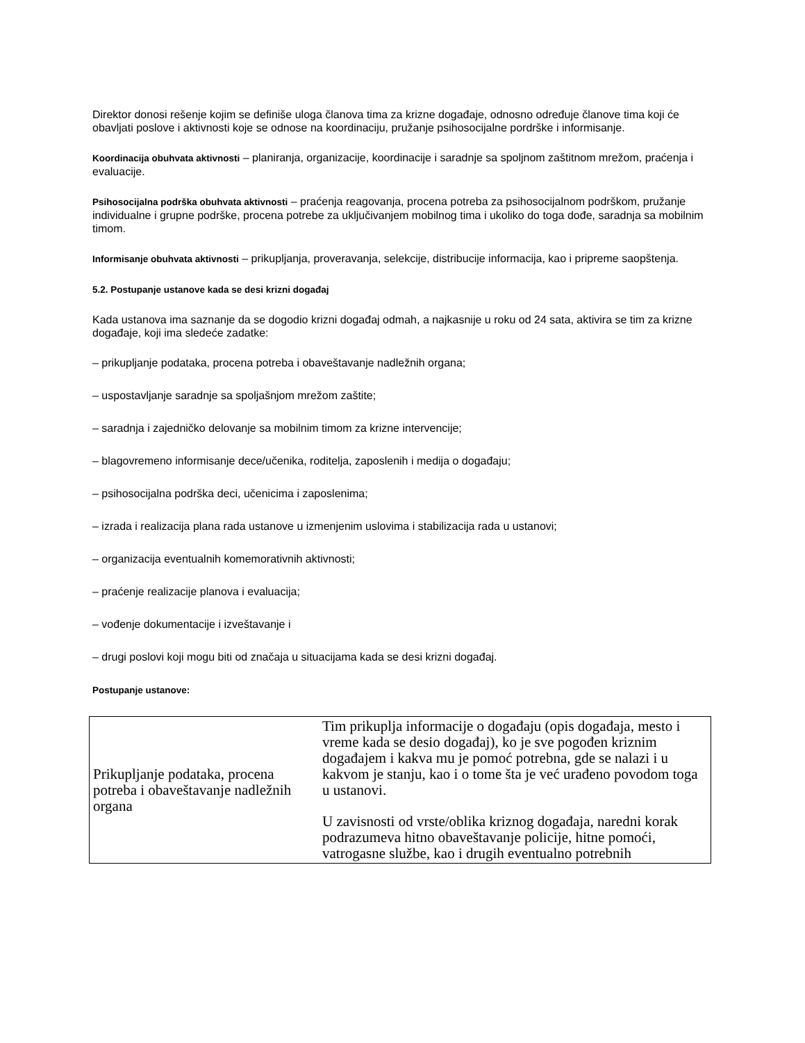Direktor donosi rešenje kojim se definiše uloga članova tima za krizne događaje, odnosno određuje članove tima koji će obavljati poslove i aktivnosti koje se odnose na koordinaciju, pružanje psihosocijalne pordrške i informisanje.
Koordinacija obuhvata aktivnosti – planiranja, organizacije, koordinacije i saradnje sa spoljnom zaštitnom mrežom, praćenja i evaluacije.
Psihosocijalna podrška obuhvata aktivnosti – praćenja reagovanja, procena potreba za psihosocijalnom podrškom, pružanje individualne i grupne podrške, procena potrebe za uključivanjem mobilnog tima i ukoliko do toga dođe, saradnja sa mobilnim timom.
Informisanje obuhvata aktivnosti – prikupljanja, proveravanja, selekcije, distribucije informacija, kao i pripreme saopštenja.
5.2. Postupanje ustanove kada se desi krizni događaj
Kada ustanova ima saznanje da se dogodio krizni događaj odmah, a najkasnije u roku od 24 sata, aktivira se tim za krizne događaje, koji ima sledeće zadatke:
– prikupljanje podataka, procena potreba i obaveštavanje nadležnih organa;
– uspostavljanje saradnje sa spoljašnjom mrežom zaštite;
– saradnja i zajedničko delovanje sa mobilnim timom za krizne intervencije;
– blagovremeno informisanje dece/učenika, roditelja, zaposlenih i medija o događaju;
– psihosocijalna podrška deci, učenicima i zaposlenima;
– izrada i realizacija plana rada ustanove u izmenjenim uslovima i stabilizacija rada u ustanovi;
– organizacija eventualnih komemorativnih aktivnosti;
– praćenje realizacije planova i evaluacija;
– vođenje dokumentacije i izveštavanje i
– drugi poslovi koji mogu biti od značaja u situacijama kada se desi krizni događaj.
Postupanje ustanove:
| Prikupljanje podataka, procena potreba i obaveštavanje nadležnih organa | Tim prikuplja informacije o događaju (opis događaja, mesto i vreme kada se desio događaj), ko je sve pogođen kriznim događajem i kakva mu je pomoć potrebna, gde se nalazi i u kakvom je stanju, kao i o tome šta je već urađeno povodom toga u ustanovi. U zavisnosti od vrste/oblika kriznog događaja, naredni korak podrazumeva hitno obaveštavanje policije, hitne pomoći, vatrogasne službe, kao i drugih eventualno potrebnih |